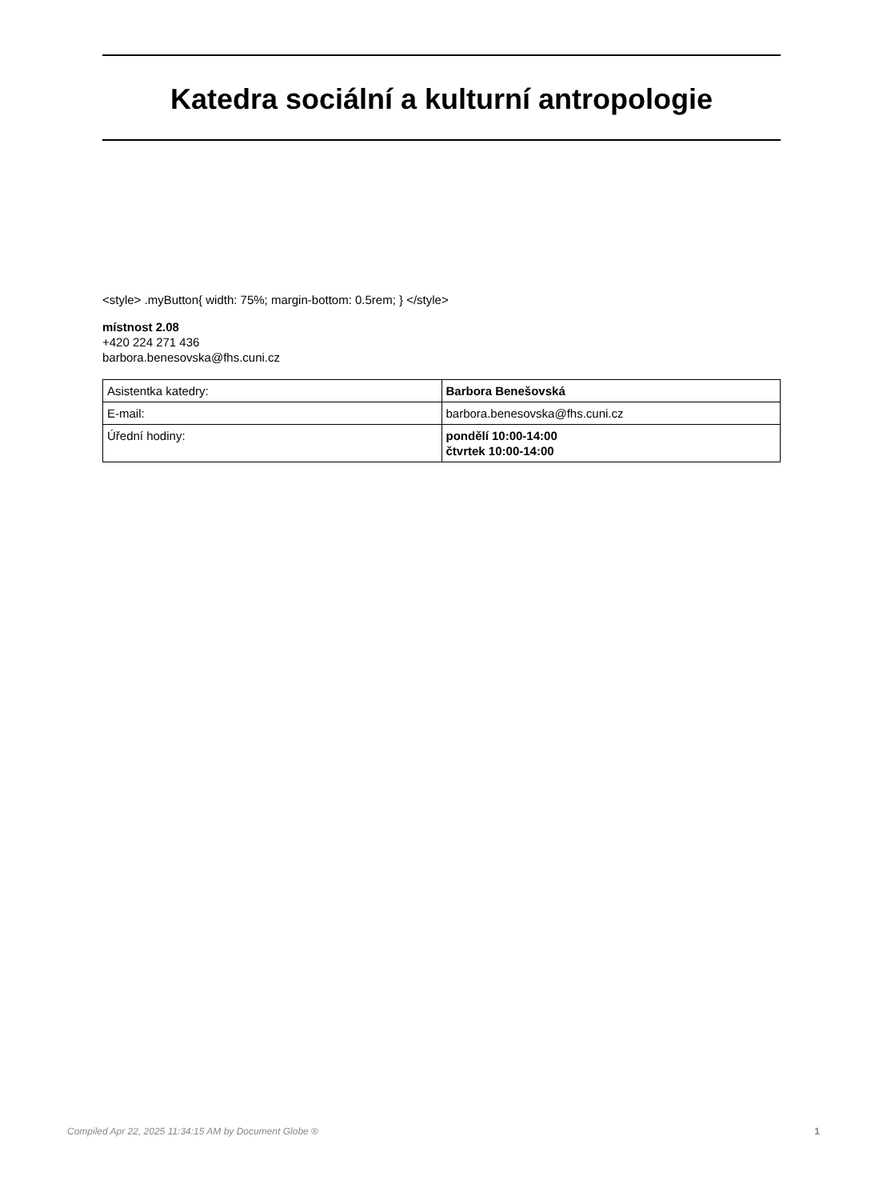Katedra sociální a kulturní antropologie
<style> .myButton{ width: 75%; margin-bottom: 0.5rem; } </style>
místnost 2.08
+420 224 271 436
barbora.benesovska@fhs.cuni.cz
| Asistentka katedry: | Barbora Benešovská |
| E-mail: | barbora.benesovska@fhs.cuni.cz |
| Úřední hodiny: | pondělí 10:00-14:00 čtvrtek 10:00-14:00 |
Compiled Apr 22, 2025 11:34:15 AM by Document Globe ® 1